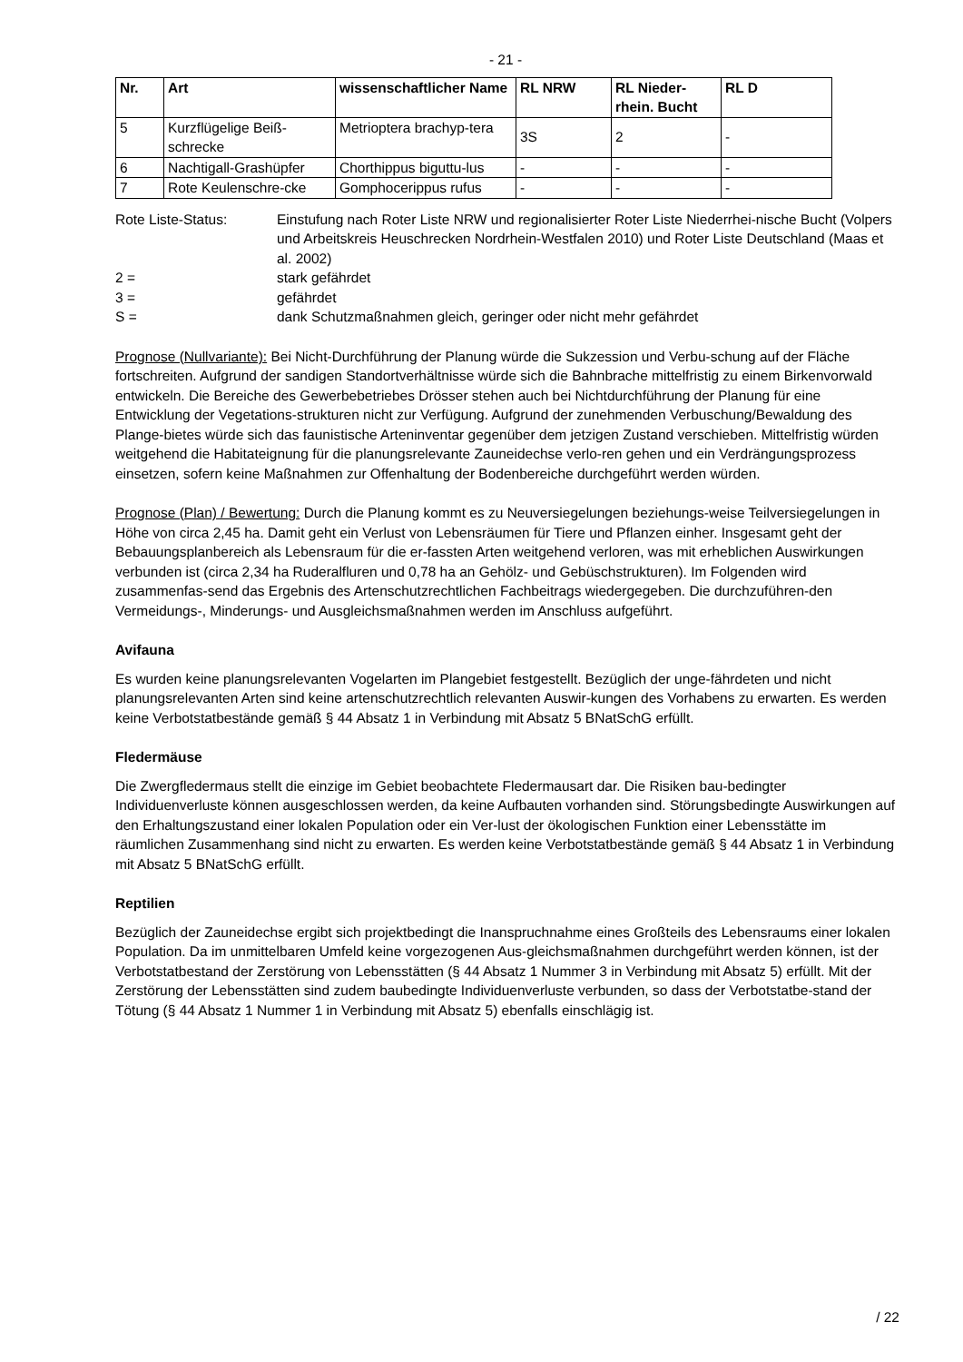- 21 -
| Nr. | Art | wissenschaftlicher Name | RL NRW | RL Nieder-rhein. Bucht | RL D |
| --- | --- | --- | --- | --- | --- |
| 5 | Kurzflügelige Beiß-schrecke | Metrioptera brachyp-tera | 3S | 2 | - |
| 6 | Nachtigall-Grashüpfer | Chorthippus biguttu-lus | - | - | - |
| 7 | Rote Keulenschre-cke | Gomphocerippus rufus | - | - | - |
Rote Liste-Status:
Einstufung nach Roter Liste NRW und regionalisierter Roter Liste Niederrhei-nische Bucht (Volpers und Arbeitskreis Heuschrecken Nordrhein-Westfalen 2010) und Roter Liste Deutschland (Maas et al. 2002)
2 =
stark gefährdet
3 =
gefährdet
S =
dank Schutzmaßnahmen gleich, geringer oder nicht mehr gefährdet
Prognose (Nullvariante): Bei Nicht-Durchführung der Planung würde die Sukzession und Verbu-schung auf der Fläche fortschreiten. Aufgrund der sandigen Standortverhältnisse würde sich die Bahnbrache mittelfristig zu einem Birkenvorwald entwickeln. Die Bereiche des Gewerbebetriebes Drösser stehen auch bei Nichtdurchführung der Planung für eine Entwicklung der Vegetations-strukturen nicht zur Verfügung. Aufgrund der zunehmenden Verbuschung/Bewaldung des Plange-bietes würde sich das faunistische Arteninventar gegenüber dem jetzigen Zustand verschieben. Mittelfristig würden weitgehend die Habitateignung für die planungsrelevante Zauneidechse verlo-ren gehen und ein Verdrängungsprozess einsetzen, sofern keine Maßnahmen zur Offenhaltung der Bodenbereiche durchgeführt werden würden.
Prognose (Plan) / Bewertung: Durch die Planung kommt es zu Neuversiegelungen beziehungs-weise Teilversiegelungen in Höhe von circa 2,45 ha. Damit geht ein Verlust von Lebensräumen für Tiere und Pflanzen einher. Insgesamt geht der Bebauungsplanbereich als Lebensraum für die er-fassten Arten weitgehend verloren, was mit erheblichen Auswirkungen verbunden ist (circa 2,34 ha Ruderalfluren und 0,78 ha an Gehölz- und Gebüschstrukturen). Im Folgenden wird zusammenfas-send das Ergebnis des Artenschutzrechtlichen Fachbeitrags wiedergegeben. Die durchzuführen-den Vermeidungs-, Minderungs- und Ausgleichsmaßnahmen werden im Anschluss aufgeführt.
Avifauna
Es wurden keine planungsrelevanten Vogelarten im Plangebiet festgestellt. Bezüglich der unge-fährdeten und nicht planungsrelevanten Arten sind keine artenschutzrechtlich relevanten Auswir-kungen des Vorhabens zu erwarten. Es werden keine Verbotstatbestände gemäß § 44 Absatz 1 in Verbindung mit Absatz 5 BNatSchG erfüllt.
Fledermäuse
Die Zwergfledermaus stellt die einzige im Gebiet beobachtete Fledermausart dar. Die Risiken bau-bedingter Individuenverluste können ausgeschlossen werden, da keine Aufbauten vorhanden sind. Störungsbedingte Auswirkungen auf den Erhaltungszustand einer lokalen Population oder ein Ver-lust der ökologischen Funktion einer Lebensstätte im räumlichen Zusammenhang sind nicht zu erwarten. Es werden keine Verbotstatbestände gemäß § 44 Absatz 1 in Verbindung mit Absatz 5 BNatSchG erfüllt.
Reptilien
Bezüglich der Zauneidechse ergibt sich projektbedingt die Inanspruchnahme eines Großteils des Lebensraums einer lokalen Population. Da im unmittelbaren Umfeld keine vorgezogenen Aus-gleichsmaßnahmen durchgeführt werden können, ist der Verbotstatbestand der Zerstörung von Lebensstätten (§ 44 Absatz 1 Nummer 3 in Verbindung mit Absatz 5) erfüllt. Mit der Zerstörung der Lebensstätten sind zudem baubedingte Individuenverluste verbunden, so dass der Verbotstatbe-stand der Tötung (§ 44 Absatz 1 Nummer 1 in Verbindung mit Absatz 5) ebenfalls einschlägig ist.
/ 22